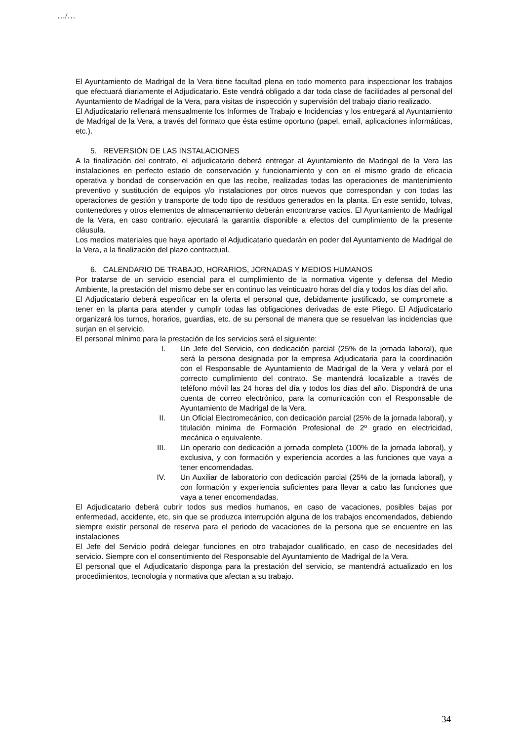…/…
El Ayuntamiento de Madrigal de la Vera tiene facultad plena en todo momento para inspeccionar los trabajos que efectuará diariamente el Adjudicatario. Este vendrá obligado a dar toda clase de facilidades al personal del Ayuntamiento de Madrigal de la Vera, para visitas de inspección y supervisión del trabajo diario realizado.
El Adjudicatario rellenará mensualmente los Informes de Trabajo e Incidencias y los entregará al Ayuntamiento de Madrigal de la Vera, a través del formato que ésta estime oportuno (papel, email, aplicaciones informáticas, etc.).
5. REVERSIÓN DE LAS INSTALACIONES
A la finalización del contrato, el adjudicatario deberá entregar al Ayuntamiento de Madrigal de la Vera las instalaciones en perfecto estado de conservación y funcionamiento y con en el mismo grado de eficacia operativa y bondad de conservación en que las recibe, realizadas todas las operaciones de mantenimiento preventivo y sustitución de equipos y/o instalaciones por otros nuevos que correspondan y con todas las operaciones de gestión y transporte de todo tipo de residuos generados en la planta. En este sentido, tolvas, contenedores y otros elementos de almacenamiento deberán encontrarse vacíos. El Ayuntamiento de Madrigal de la Vera, en caso contrario, ejecutará la garantía disponible a efectos del cumplimiento de la presente cláusula.
Los medios materiales que haya aportado el Adjudicatario quedarán en poder del Ayuntamiento de Madrigal de la Vera, a la finalización del plazo contractual.
6. CALENDARIO DE TRABAJO, HORARIOS, JORNADAS Y MEDIOS HUMANOS
Por tratarse de un servicio esencial para el cumplimiento de la normativa vigente y defensa del Medio Ambiente, la prestación del mismo debe ser en continuo las veinticuatro horas del día y todos los días del año.
El Adjudicatario deberá especificar en la oferta el personal que, debidamente justificado, se compromete a tener en la planta para atender y cumplir todas las obligaciones derivadas de este Pliego. El Adjudicatario organizará los turnos, horarios, guardias, etc. de su personal de manera que se resuelvan las incidencias que surjan en el servicio.
El personal mínimo para la prestación de los servicios será el siguiente:
I. Un Jefe del Servicio, con dedicación parcial (25% de la jornada laboral), que será la persona designada por la empresa Adjudicataria para la coordinación con el Responsable de Ayuntamiento de Madrigal de la Vera y velará por el correcto cumplimiento del contrato. Se mantendrá localizable a través de teléfono móvil las 24 horas del día y todos los días del año. Dispondrá de una cuenta de correo electrónico, para la comunicación con el Responsable de Ayuntamiento de Madrigal de la Vera.
II. Un Oficial Electromecánico, con dedicación parcial (25% de la jornada laboral), y titulación mínima de Formación Profesional de 2º grado en electricidad, mecánica o equivalente.
III. Un operario con dedicación a jornada completa (100% de la jornada laboral), y exclusiva, y con formación y experiencia acordes a las funciones que vaya a tener encomendadas.
IV. Un Auxiliar de laboratorio con dedicación parcial (25% de la jornada laboral), y con formación y experiencia suficientes para llevar a cabo las funciones que vaya a tener encomendadas.
El Adjudicatario deberá cubrir todos sus medios humanos, en caso de vacaciones, posibles bajas por enfermedad, accidente, etc, sin que se produzca interrupción alguna de los trabajos encomendados, debiendo siempre existir personal de reserva para el periodo de vacaciones de la persona que se encuentre en las instalaciones
El Jefe del Servicio podrá delegar funciones en otro trabajador cualificado, en caso de necesidades del servicio. Siempre con el consentimiento del Responsable del Ayuntamiento de Madrigal de la Vera.
El personal que el Adjudicatario disponga para la prestación del servicio, se mantendrá actualizado en los procedimientos, tecnología y normativa que afectan a su trabajo.
34